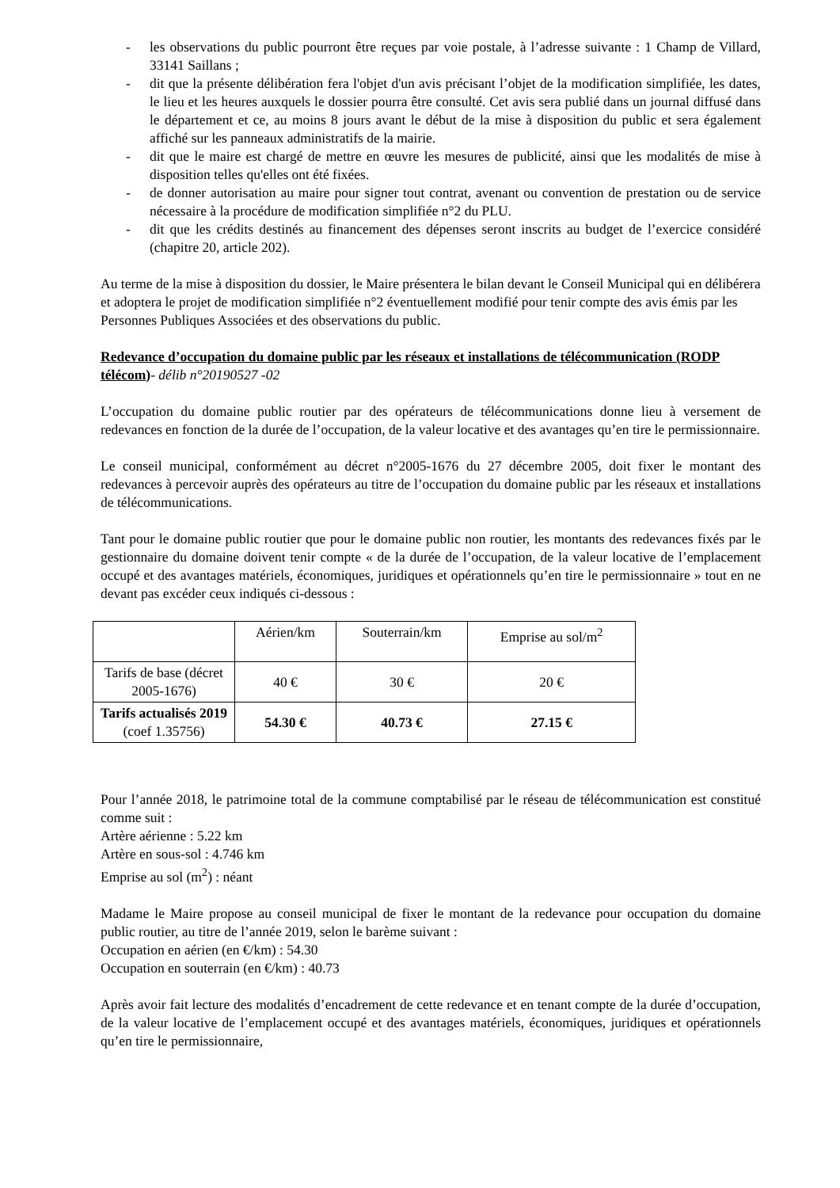- les observations du public pourront être reçues par voie postale, à l’adresse suivante : 1 Champ de Villard, 33141 Saillans ;
- dit que la présente délibération fera l'objet d'un avis précisant l’objet de la modification simplifiée, les dates, le lieu et les heures auxquels le dossier pourra être consulté. Cet avis sera publié dans un journal diffusé dans le département et ce, au moins 8 jours avant le début de la mise à disposition du public et sera également affiché sur les panneaux administratifs de la mairie.
- dit que le maire est chargé de mettre en œuvre les mesures de publicité, ainsi que les modalités de mise à disposition telles qu'elles ont été fixées.
- de donner autorisation au maire pour signer tout contrat, avenant ou convention de prestation ou de service nécessaire à la procédure de modification simplifiée n°2 du PLU.
- dit que les crédits destinés au financement des dépenses seront inscrits au budget de l’exercice considéré (chapitre 20, article 202).
Au terme de la mise à disposition du dossier, le Maire présentera le bilan devant le Conseil Municipal qui en délibérera et adoptera le projet de modification simplifiée n°2 éventuellement modifié pour tenir compte des avis émis par les Personnes Publiques Associées et des observations du public.
Redevance d’occupation du domaine public par les réseaux et installations de télécommunication (RODP télécom)- délib n°20190527 -02
L’occupation du domaine public routier par des opérateurs de télécommunications donne lieu à versement de redevances en fonction de la durée de l’occupation, de la valeur locative et des avantages qu’en tire le permissionnaire.
Le conseil municipal, conformément au décret n°2005-1676 du 27 décembre 2005, doit fixer le montant des redevances à percevoir auprès des opérateurs au titre de l’occupation du domaine public par les réseaux et installations de télécommunications.
Tant pour le domaine public routier que pour le domaine public non routier, les montants des redevances fixés par le gestionnaire du domaine doivent tenir compte « de la durée de l’occupation, de la valeur locative de l’emplacement occupé et des avantages matériels, économiques, juridiques et opérationnels qu’en tire le permissionnaire » tout en ne devant pas excéder ceux indiqués ci-dessous :
| | Aérien/km | Souterrain/km | Emprise au sol/m<sup>2</sup> |
| Tarifs de base (décret 2005-1676) | 40 € | 30 € | 20 € |
| Tarifs actualisés 2019 (coef 1.35756) | 54.30 € | 40.73 € | 27.15 € |
Pour l’année 2018, le patrimoine total de la commune comptabilisé par le réseau de télécommunication est constitué comme suit :
Artère aérienne : 5.22 km
Artère en sous-sol : 4.746 km
Emprise au sol (m<sup>2</sup>) : néant
Madame le Maire propose au conseil municipal de fixer le montant de la redevance pour occupation du domaine public routier, au titre de l’année 2019, selon le barème suivant :
Occupation en aérien (en €/km) : 54.30
Occupation en souterrain (en €/km) : 40.73
Après avoir fait lecture des modalités d’encadrement de cette redevance et en tenant compte de la durée d’occupation, de la valeur locative de l’emplacement occupé et des avantages matériels, économiques, juridiques et opérationnels qu’en tire le permissionnaire,